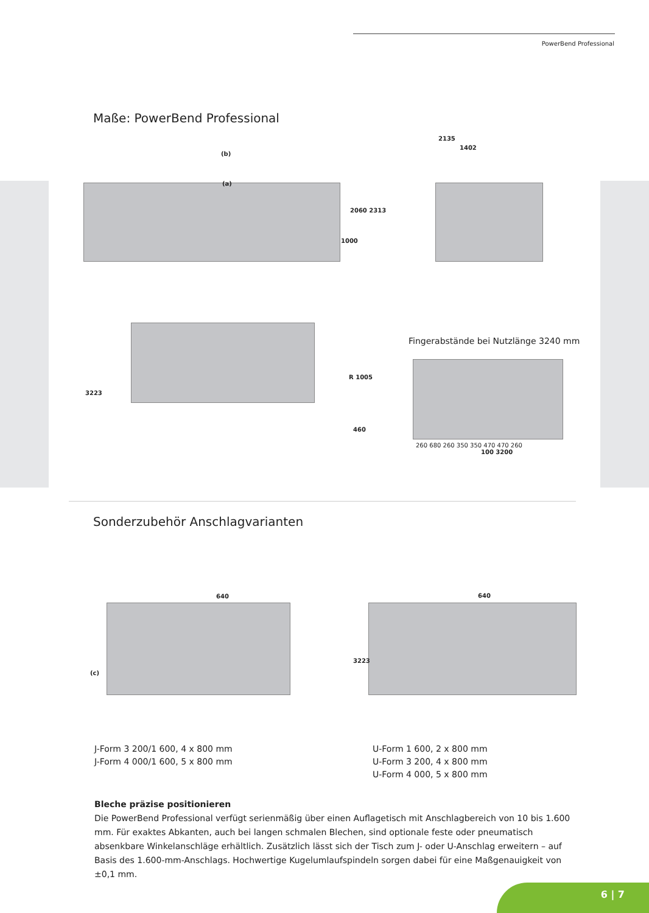PowerBend Professional
Maße: PowerBend Professional
(b)
(a)
2060 2313
1000
2135
1402
3223
R 1005
460
Fingerabstände bei Nutzlänge 3240 mm
260 680 260 350 350 470 470 260
100 3200
Sonderzubehör Anschlagvarianten
640
(c)
640
3223
J-Form 3 200/1 600, 4 x 800 mm
J-Form 4 000/1 600, 5 x 800 mm
U-Form 1 600, 2 x 800 mm
U-Form 3 200, 4 x 800 mm
U-Form 4 000, 5 x 800 mm
Bleche präzise positionieren
Die PowerBend Professional verfügt serienmäßig über einen Auflagetisch mit Anschlagbereich von 10 bis 1.600 mm. Für exaktes Abkanten, auch bei langen schmalen Blechen, sind optionale feste oder pneumatisch absenkbare Winkelanschläge erhältlich. Zusätzlich lässt sich der Tisch zum J- oder U-Anschlag erweitern – auf Basis des 1.600-mm-Anschlags. Hochwertige Kugelumlaufspindeln sorgen dabei für eine Maßgenauigkeit von ±0,1 mm.
6 | 7